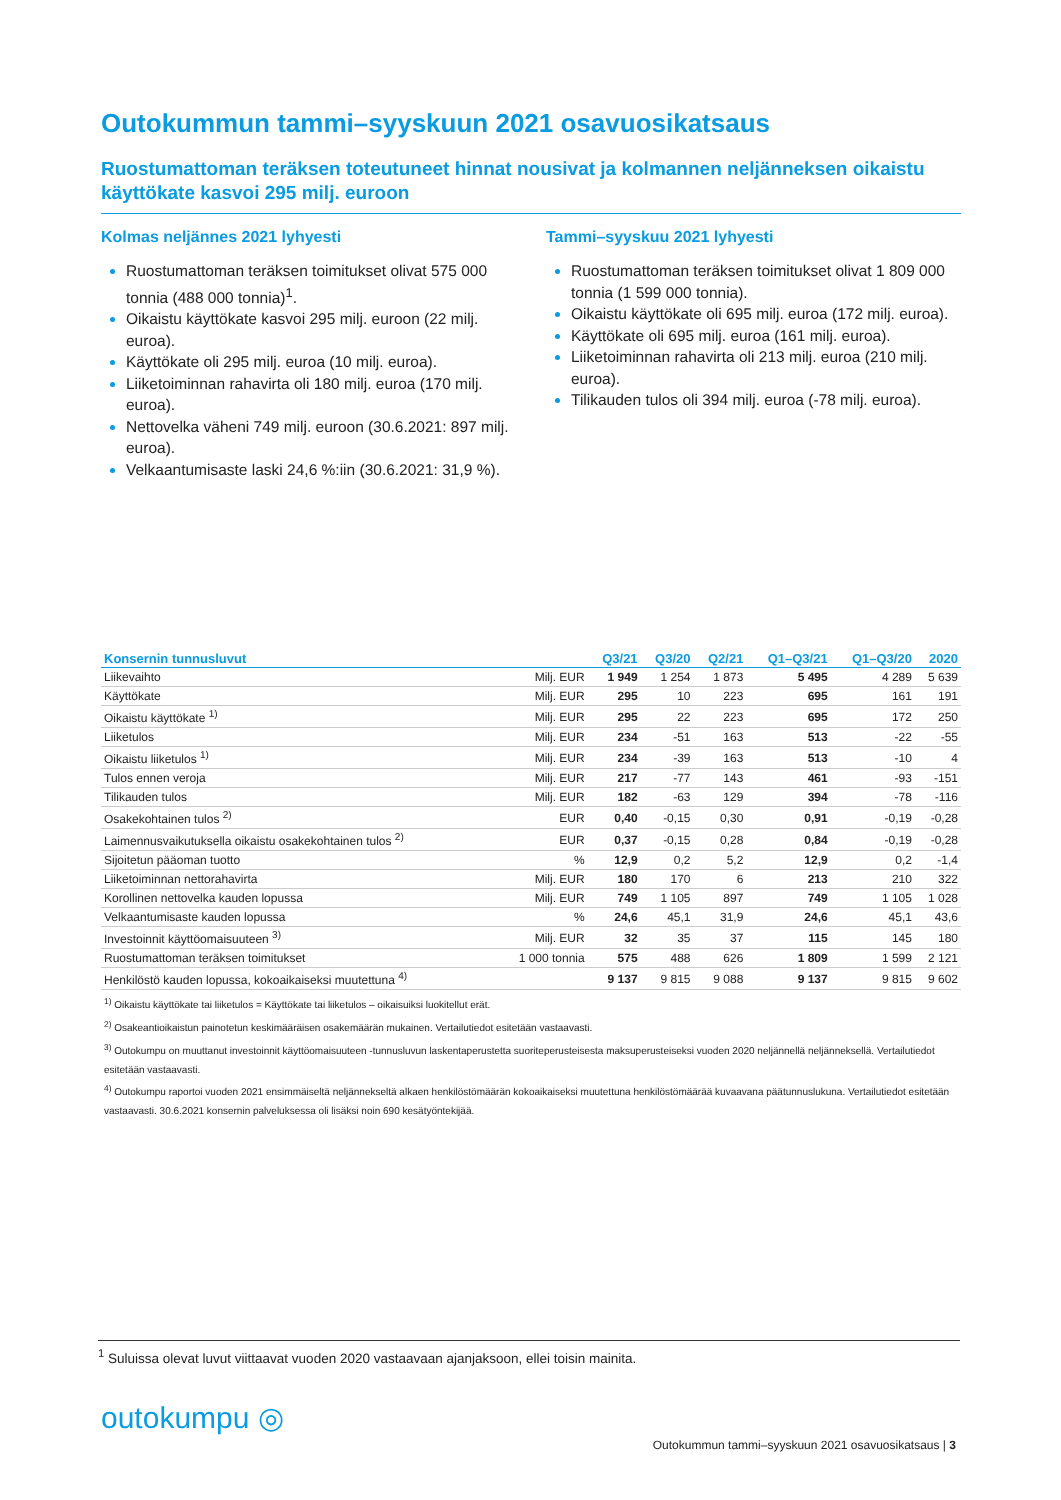Outokummun tammi–syyskuun 2021 osavuosikatsaus
Ruostumattoman teräksen toteutuneet hinnat nousivat ja kolmannen neljänneksen oikaistu käyttökate kasvoi 295 milj. euroon
Kolmas neljännes 2021 lyhyesti
Ruostumattoman teräksen toimitukset olivat 575 000 tonnia (488 000 tonnia)<sup>1</sup>.
Oikaistu käyttökate kasvoi 295 milj. euroon (22 milj. euroa).
Käyttökate oli 295 milj. euroa (10 milj. euroa).
Liiketoiminnan rahavirta oli 180 milj. euroa (170 milj. euroa).
Nettovelka väheni 749 milj. euroon (30.6.2021: 897 milj. euroa).
Velkaantumisaste laski 24,6 %:iin (30.6.2021: 31,9 %).
Tammi–syyskuu 2021 lyhyesti
Ruostumattoman teräksen toimitukset olivat 1 809 000 tonnia (1 599 000 tonnia).
Oikaistu käyttökate oli 695 milj. euroa (172 milj. euroa).
Käyttökate oli 695 milj. euroa (161 milj. euroa).
Liiketoiminnan rahavirta oli 213 milj. euroa (210 milj. euroa).
Tilikauden tulos oli 394 milj. euroa (-78 milj. euroa).
| Konsernin tunnusluvut | | Q3/21 | Q3/20 | Q2/21 | Q1–Q3/21 | Q1–Q3/20 | 2020 |
| --- | --- | --- | --- | --- | --- | --- | --- |
| Liikevaihto | Milj. EUR | 1 949 | 1 254 | 1 873 | 5 495 | 4 289 | 5 639 |
| Käyttökate | Milj. EUR | 295 | 10 | 223 | 695 | 161 | 191 |
| Oikaistu käyttökate <sup>1)</sup> | Milj. EUR | 295 | 22 | 223 | 695 | 172 | 250 |
| Liiketulos | Milj. EUR | 234 | -51 | 163 | 513 | -22 | -55 |
| Oikaistu liiketulos <sup>1)</sup> | Milj. EUR | 234 | -39 | 163 | 513 | -10 | 4 |
| Tulos ennen veroja | Milj. EUR | 217 | -77 | 143 | 461 | -93 | -151 |
| Tilikauden tulos | Milj. EUR | 182 | -63 | 129 | 394 | -78 | -116 |
| Osakekohtainen tulos <sup>2)</sup> | EUR | 0,40 | -0,15 | 0,30 | 0,91 | -0,19 | -0,28 |
| Laimennusvaikutuksella oikaistu osakekohtainen tulos <sup>2)</sup> | EUR | 0,37 | -0,15 | 0,28 | 0,84 | -0,19 | -0,28 |
| Sijoitetun pääoman tuotto | % | 12,9 | 0,2 | 5,2 | 12,9 | 0,2 | -1,4 |
| Liiketoiminnan nettorahavirta | Milj. EUR | 180 | 170 | 6 | 213 | 210 | 322 |
| Korollinen nettovelka kauden lopussa | Milj. EUR | 749 | 1 105 | 897 | 749 | 1 105 | 1 028 |
| Velkaantumisaste kauden lopussa | % | 24,6 | 45,1 | 31,9 | 24,6 | 45,1 | 43,6 |
| Investoinnit käyttöomaisuuteen <sup>3)</sup> | Milj. EUR | 32 | 35 | 37 | 115 | 145 | 180 |
| Ruostumattoman teräksen toimitukset | 1 000 tonnia | 575 | 488 | 626 | 1 809 | 1 599 | 2 121 |
| Henkilöstö kauden lopussa, kokoaikaiseksi muutettuna <sup>4)</sup> | | 9 137 | 9 815 | 9 088 | 9 137 | 9 815 | 9 602 |
<sup>1)</sup> Oikaistu käyttökate tai liiketulos = Käyttökate tai liiketulos – oikaisuiksi luokitellut erät.
<sup>2)</sup> Osakeantioikaistun painotetun keskimääräisen osakemäärän mukainen. Vertailutiedot esitetään vastaavasti.
<sup>3)</sup> Outokumpu on muuttanut investoinnit käyttöomaisuuteen -tunnusluvun laskentaperustetta suoriteperusteisesta maksuperusteiseksi vuoden 2020 neljännellä neljänneksellä. Vertailutiedot esitetään vastaavasti.
<sup>4)</sup> Outokumpu raportoi vuoden 2021 ensimmäiseltä neljännekseltä alkaen henkilöstömäärän kokoaikaiseksi muutettuna henkilöstömäärää kuvaavana päätunnuslukuna. Vertailutiedot esitetään vastaavasti. 30.6.2021 konsernin palveluksessa oli lisäksi noin 690 kesätyöntekijää.
<sup>1</sup> Suluissa olevat luvut viittaavat vuoden 2020 vastaavaan ajanjaksoon, ellei toisin mainita.
outokumpu ◎
Outokummun tammi–syyskuun 2021 osavuosikatsaus | 3